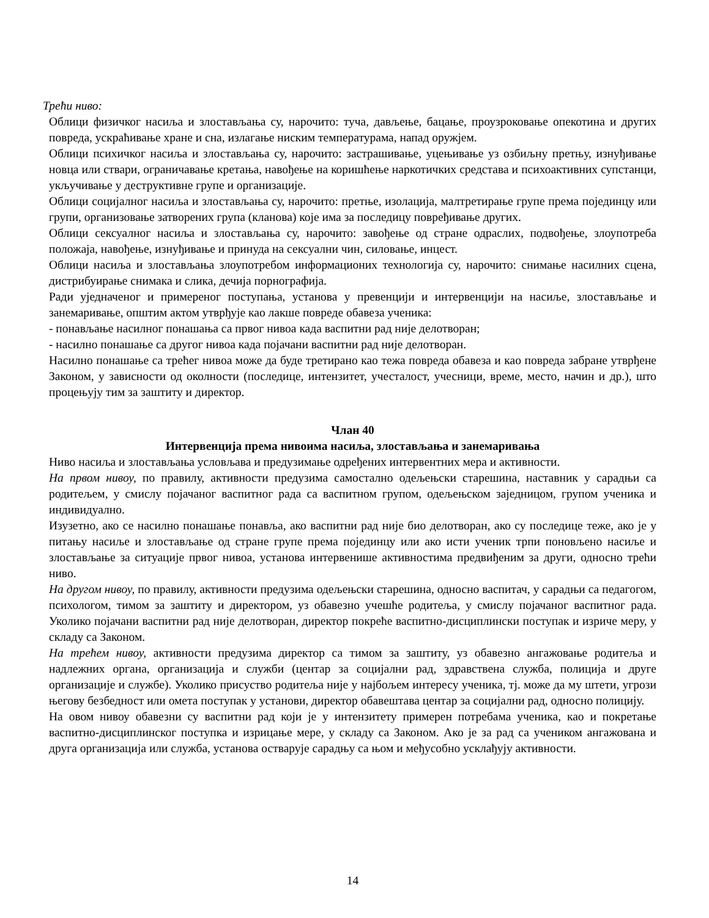Трећи ниво:
Облици физичког насиља и злостављања су, нарочито: туча, дављење, бацање, проузроковање опекотина и других повреда, ускраћивање хране и сна, излагање ниским температурама, напад оружјем.
Облици психичког насиља и злостављања су, нарочито: застрашивање, уцењивање уз озбиљну претњу, изнуђивање новца или ствари, ограничавање кретања, навођење на коришћење наркотичких средстава и психоактивних супстанци, укључивање у деструктивне групе и организације.
Облици социјалног насиља и злостављања су, нарочито: претње, изолација, малтретирање групе према појединцу или групи, организовање затворених група (кланова) које има за последицу повређивање других.
Облици сексуалног насиља и злостављања су, нарочито: завођење од стране одраслих, подвођење, злоупотреба положаја, навођење, изнуђивање и принуда на сексуални чин, силовање, инцест.
Облици насиља и злостављања злоупотребом информационих технологија су, нарочито: снимање насилних сцена, дистрибуирање снимака и слика, дечија порнографија.
Ради уједначеног и примереног поступања, установа у превенцији и интервенцији на насиље, злостављање и занемаривање, општим актом утврђује као лакше повреде обавеза ученика:
- понављање насилног понашања са првог нивоа када васпитни рад није делотворан;
- насилно понашање са другог нивоа када појачани васпитни рад није делотворан.
Насилно понашање са трећег нивоа може да буде третирано као тежа повреда обавеза и као повреда забране утврђене Законом, у зависности од околности (последице, интензитет, учесталост, учесници, време, место, начин и др.), што процењују тим за заштиту и директор.
Члан 40
Интервенција према нивоима насиља, злостављања и занемаривања
Ниво насиља и злостављања условљава и предузимање одређених интервентних мера и активности.
На првом нивоу, по правилу, активности предузима самостално одељењски старешина, наставник у сарадњи са родитељем, у смислу појачаног васпитног рада са васпитном групом, одељењском заједницом, групом ученика и индивидуално.
Изузетно, ако се насилно понашање понавља, ако васпитни рад није био делотворан, ако су последице теже, ако је у питању насиље и злостављање од стране групе према појединцу или ако исти ученик трпи поновљено насиље и злостављање за ситуације првог нивоа, установа интервенише активностима предвиђеним за други, односно трећи ниво.
На другом нивоу, по правилу, активности предузима одељењски старешина, односно васпитач, у сарадњи са педагогом, психологом, тимом за заштиту и директором, уз обавезно учешће родитеља, у смислу појачаног васпитног рада. Уколико појачани васпитни рад није делотворан, директор покреће васпитно-дисциплински поступак и изриче меру, у складу са Законом.
На трећем нивоу, активности предузима директор са тимом за заштиту, уз обавезно ангажовање родитеља и надлежних органа, организација и служби (центар за социјални рад, здравствена служба, полиција и друге организације и службе). Уколико присуство родитеља није у најбољем интересу ученика, тј. може да му штети, угрози његову безбедност или омета поступак у установи, директор обавештава центар за социјални рад, односно полицију.
На овом нивоу обавезни су васпитни рад који је у интензитету примерен потребама ученика, као и покретање васпитно-дисциплинског поступка и изрицање мере, у складу са Законом. Ако је за рад са учеником ангажована и друга организација или служба, установа остварује сарадњу са њом и међусобно усклађују активности.
14